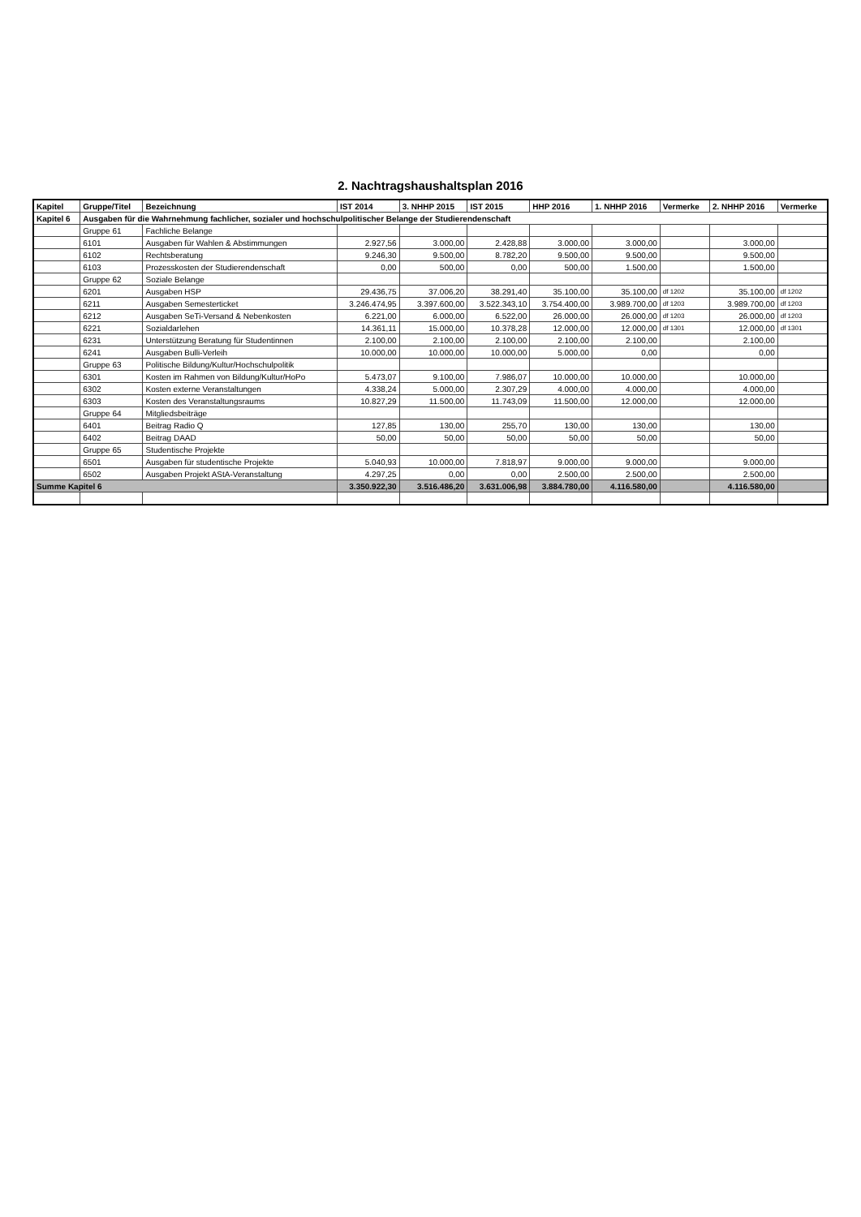2. Nachtragshaushaltsplan 2016
| Kapitel | Gruppe/Titel | Bezeichnung | IST 2014 | 3. NHHP 2015 | IST 2015 | HHP 2016 | 1. NHHP 2016 | Vermerke | 2. NHHP 2016 | Vermerke |
| --- | --- | --- | --- | --- | --- | --- | --- | --- | --- | --- |
| Kapitel 6 | Ausgaben für die Wahrnehmung fachlicher, sozialer und hochschulpolitischer Belange der Studierendenschaft | | | | | | | | | |
| | Gruppe 61 | Fachliche Belange | | | | | | | | |
| | 6101 | Ausgaben für Wahlen & Abstimmungen | 2.927,56 | 3.000,00 | 2.428,88 | 3.000,00 | 3.000,00 | | 3.000,00 | |
| | 6102 | Rechtsberatung | 9.246,30 | 9.500,00 | 8.782,20 | 9.500,00 | 9.500,00 | | 9.500,00 | |
| | 6103 | Prozesskosten der Studierendenschaft | 0,00 | 500,00 | 0,00 | 500,00 | 1.500,00 | | 1.500,00 | |
| | Gruppe 62 | Soziale Belange | | | | | | | | |
| | 6201 | Ausgaben HSP | 29.436,75 | 37.006,20 | 38.291,40 | 35.100,00 | 35.100,00 | df 1202 | 35.100,00 | df 1202 |
| | 6211 | Ausgaben Semesterticket | 3.246.474,95 | 3.397.600,00 | 3.522.343,10 | 3.754.400,00 | 3.989.700,00 | df 1203 | 3.989.700,00 | df 1203 |
| | 6212 | Ausgaben SeTi-Versand & Nebenkosten | 6.221,00 | 6.000,00 | 6.522,00 | 26.000,00 | 26.000,00 | df 1203 | 26.000,00 | df 1203 |
| | 6221 | Sozialdarlehen | 14.361,11 | 15.000,00 | 10.378,28 | 12.000,00 | 12.000,00 | df 1301 | 12.000,00 | df 1301 |
| | 6231 | Unterstützung Beratung für Studentinnen | 2.100,00 | 2.100,00 | 2.100,00 | 2.100,00 | 2.100,00 | | 2.100,00 | |
| | 6241 | Ausgaben Bulli-Verleih | 10.000,00 | 10.000,00 | 10.000,00 | 5.000,00 | 0,00 | | 0,00 | |
| | Gruppe 63 | Politische Bildung/Kultur/Hochschulpolitik | | | | | | | | |
| | 6301 | Kosten im Rahmen von Bildung/Kultur/HoPo | 5.473,07 | 9.100,00 | 7.986,07 | 10.000,00 | 10.000,00 | | 10.000,00 | |
| | 6302 | Kosten externe Veranstaltungen | 4.338,24 | 5.000,00 | 2.307,29 | 4.000,00 | 4.000,00 | | 4.000,00 | |
| | 6303 | Kosten des Veranstaltungsraums | 10.827,29 | 11.500,00 | 11.743,09 | 11.500,00 | 12.000,00 | | 12.000,00 | |
| | Gruppe 64 | Mitgliedsbeiträge | | | | | | | | |
| | 6401 | Beitrag Radio Q | 127,85 | 130,00 | 255,70 | 130,00 | 130,00 | | 130,00 | |
| | 6402 | Beitrag DAAD | 50,00 | 50,00 | 50,00 | 50,00 | 50,00 | | 50,00 | |
| | Gruppe 65 | Studentische Projekte | | | | | | | | |
| | 6501 | Ausgaben für studentische Projekte | 5.040,93 | 10.000,00 | 7.818,97 | 9.000,00 | 9.000,00 | | 9.000,00 | |
| | 6502 | Ausgaben Projekt AStA-Veranstaltung | 4.297,25 | 0,00 | 0,00 | 2.500,00 | 2.500,00 | | 2.500,00 | |
| Summe Kapitel 6 | | | 3.350.922,30 | 3.516.486,20 | 3.631.006,98 | 3.884.780,00 | 4.116.580,00 | | 4.116.580,00 | |